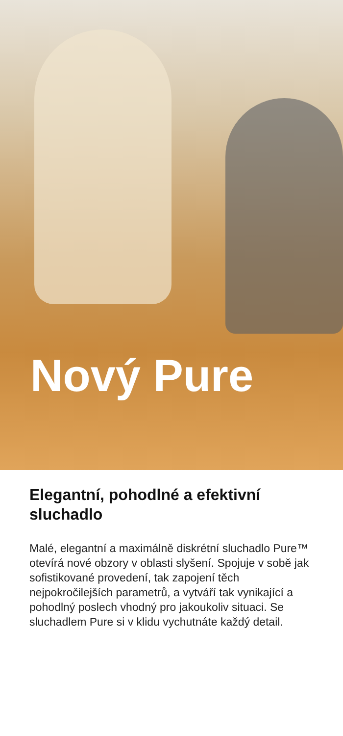Nový Pure
Elegantní, pohodlné a efektivní sluchadlo
Malé, elegantní a maximálně diskrétní sluchadlo Pure™ otevírá nové obzory v oblasti slyšení. Spojuje v sobě jak sofistikované provedení, tak zapojení těch nejpokročilejších parametrů, a vytváří tak vynikající a pohodlný poslech vhodný pro jakoukoliv situaci. Se sluchadlem Pure si v klidu vychutnáte každý detail.